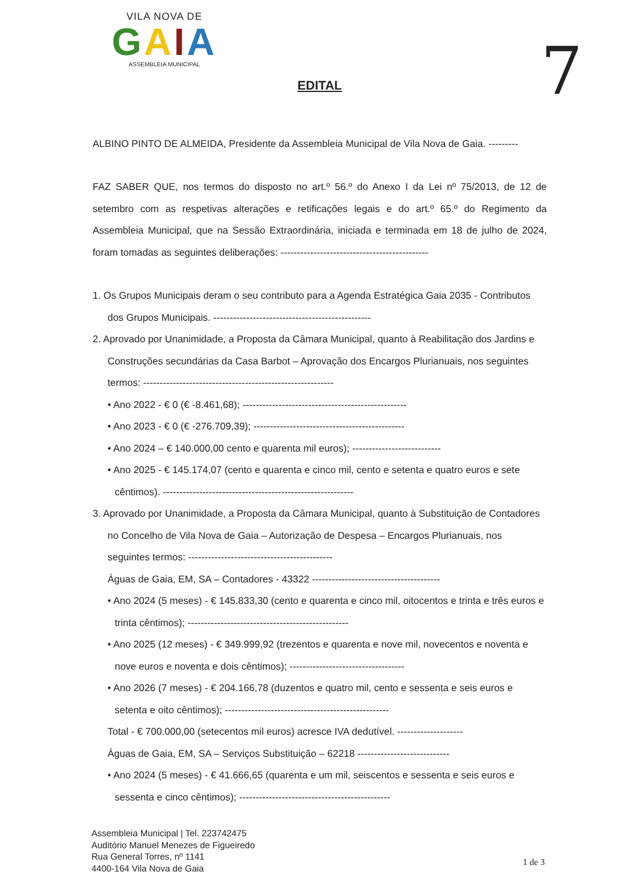VILA NOVA DE
GAIA
ASSEMBLEIA MUNICIPAL
7
EDITAL
ALBINO PINTO DE ALMEIDA, Presidente da Assembleia Municipal de Vila Nova de Gaia. ---------
FAZ SABER QUE, nos termos do disposto no art.º 56.º do Anexo I da Lei nº 75/2013, de 12 de setembro com as respetivas alterações e retificações legais e do art.º 65.º do Regimento da Assembleia Municipal, que na Sessão Extraordinária, iniciada e terminada em 18 de julho de 2024, foram tomadas as seguintes deliberações: ---------------------------------------------
1. Os Grupos Municipais deram o seu contributo para a Agenda Estratégica Gaia 2035 - Contributos dos Grupos Municipais. ------------------------------------------------
2. Aprovado por Unanimidade, a Proposta da Câmara Municipal, quanto à Reabilitação dos Jardins e Construções secundárias da Casa Barbot – Aprovação dos Encargos Plurianuais, nos seguintes termos: ----------------------------------------------------------
• Ano 2022 - € 0 (€ -8.461,68); --------------------------------------------------
• Ano 2023 - € 0 (€ -276.709,39); ----------------------------------------------
• Ano 2024 – € 140.000,00 cento e quarenta mil euros); ---------------------------
• Ano 2025 - € 145.174,07 (cento e quarenta e cinco mil, cento e setenta e quatro euros e sete cêntimos). ----------------------------------------------------------
3. Aprovado por Unanimidade, a Proposta da Câmara Municipal, quanto à Substituição de Contadores no Concelho de Vila Nova de Gaia – Autorização de Despesa – Encargos Plurianuais, nos seguintes termos: --------------------------------------------
Águas de Gaia, EM, SA – Contadores - 43322 ---------------------------------------
• Ano 2024 (5 meses) - € 145.833,30 (cento e quarenta e cinco mil, oitocentos e trinta e três euros e trinta cêntimos); -------------------------------------------------
• Ano 2025 (12 meses) - € 349.999,92 (trezentos e quarenta e nove mil, novecentos e noventa e nove euros e noventa e dois cêntimos); -----------------------------------
• Ano 2026 (7 meses) - € 204.166,78 (duzentos e quatro mil, cento e sessenta e seis euros e setenta e oito cêntimos); --------------------------------------------------
Total - € 700.000,00 (setecentos mil euros) acresce IVA dedutível. --------------------
Águas de Gaia, EM, SA – Serviços Substituição – 62218 ----------------------------
• Ano 2024 (5 meses) - € 41.666,65 (quarenta e um mil, seiscentos e sessenta e seis euros e sessenta e cinco cêntimos); ----------------------------------------------
Assembleia Municipal | Tel. 223742475
Auditório Manuel Menezes de Figueiredo
Rua General Torres, nº 1141
4400-164 Vila Nova de Gaia
1 de 3